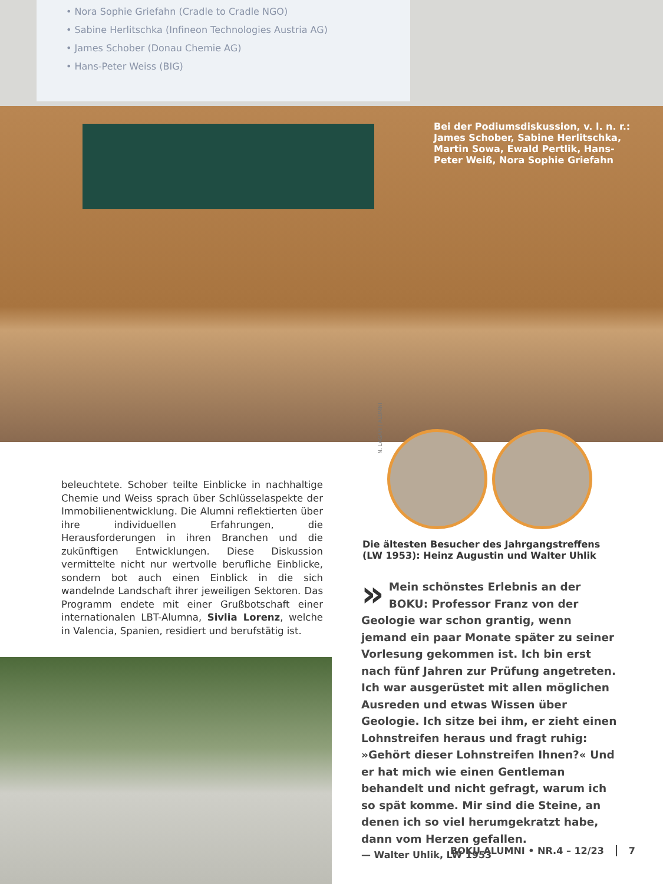• Nora Sophie Griefahn (Cradle to Cradle NGO)
• Sabine Herlitschka (Infineon Technologies Austria AG)
• James Schober (Donau Chemie AG)
• Hans-Peter Weiss (BIG)
Bei der Podiumsdiskussion, v. l. n. r.: James Schober, Sabine Herlitschka, Martin Sowa, Ewald Pertlik, Hans-Peter Weiß, Nora Sophie Griefahn
beleuchtete. Schober teilte Einblicke in nachhaltige Chemie und Weiss sprach über Schlüsselaspekte der Immobilienentwicklung. Die Alumni reflektierten über ihre individuellen Erfahrungen, die Herausforderungen in ihren Branchen und die zukünftigen Entwicklungen. Diese Diskussion vermittelte nicht nur wertvolle berufliche Einblicke, sondern bot auch einen Einblick in die sich wandelnde Landschaft ihrer jeweiligen Sektoren. Das Programm endete mit einer Grußbotschaft einer internationalen LBT-Alumna, Sivlia Lorenz, welche in Valencia, Spanien, residiert und berufstätig ist.
N. LAGAN | ALUMNI
Die ältesten Besucher des Jahrgangstreffens (LW 1953): Heinz Augustin und Walter Uhlik
» Mein schönstes Erlebnis an der BOKU: Professor Franz von der Geologie war schon grantig, wenn jemand ein paar Monate später zu seiner Vorlesung gekommen ist. Ich bin erst nach fünf Jahren zur Prüfung angetreten. Ich war ausgerüstet mit allen möglichen Ausreden und etwas Wissen über Geologie. Ich sitze bei ihm, er zieht einen Lohnstreifen heraus und fragt ruhig: »Gehört dieser Lohnstreifen Ihnen?« Und er hat mich wie einen Gentleman behandelt und nicht gefragt, warum ich so spät komme. Mir sind die Steine, an denen ich so viel herumgekratzt habe, dann vom Herzen gefallen.
— Walter Uhlik, LW 1953
BOKU ALUMNI • NR.4 – 12/23 7